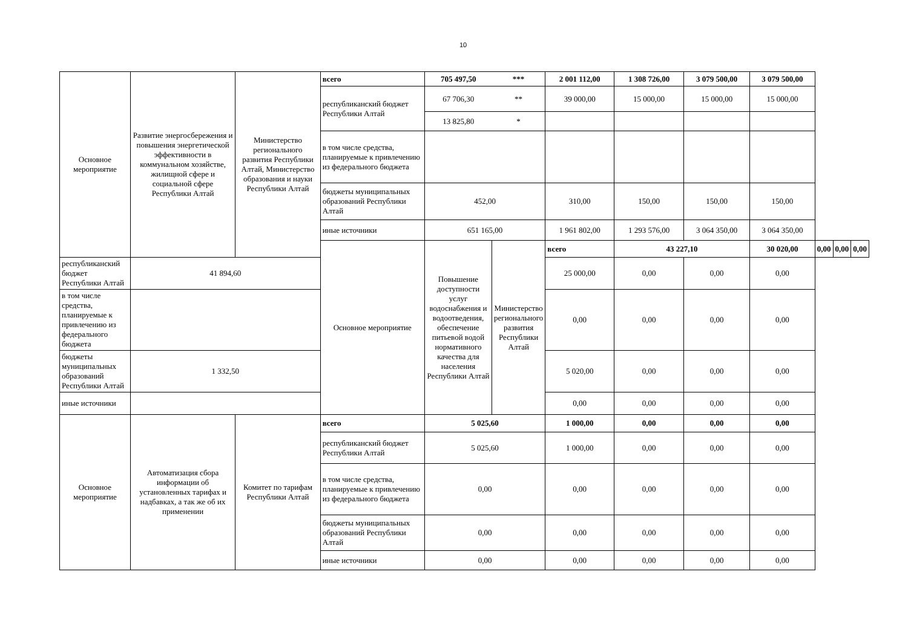10
| Основное мероприятие | Развитие энергосбережения и повышения энергетической эффективности в коммунальном хозяйстве, жилищной сфере и социальной сфере Республики Алтай | Министерство регионального развития Республики Алтай, Министерство образования и науки Республики Алтай | всего | 705 497,50 | *** | 2 001 112,00 | 1 308 726,00 | 3 079 500,00 | 3 079 500,00 | | | |
| | | | республиканский бюджет Республики Алтай | 67 706,30 | ** | 39 000,00 | 15 000,00 | 15 000,00 | 15 000,00 | | | |
| | | | | 13 825,80 | * | | | | | | | |
| | | | в том числе средства, планируемые к привлечению из федерального бюджета | | | | | | | | | |
| | | | бюджеты муниципальных образований Республики Алтай | 452,00 | | 310,00 | 150,00 | 150,00 | 150,00 | | | |
| | | | иные источники | 651 165,00 | | 1 961 802,00 | 1 293 576,00 | 3 064 350,00 | 3 064 350,00 | | | |
| | | | Основное мероприятие | Повышение доступности услуг водоснабжения и водоотведения, обеспечение питьевой водой нормативного качества для населения Республики Алтай | Министерство регионального развития Республики Алтай | всего | 43 227,10 | | 30 020,00 | 0,00 | 0,00 | 0,00 |
| республиканский бюджет Республики Алтай | 41 894,60 | | | | | 25 000,00 | 0,00 | 0,00 | 0,00 | | | |
| в том числе средства, планируемые к привлечению из федерального бюджета | | | | | | 0,00 | 0,00 | 0,00 | 0,00 | | | |
| бюджеты муниципальных образований Республики Алтай | 1 332,50 | | | | | 5 020,00 | 0,00 | 0,00 | 0,00 | | | |
| иные источники | | | | | | 0,00 | 0,00 | 0,00 | 0,00 | | | |
| Основное мероприятие | Автоматизация сбора информации об установленных тарифах и надбавках, а так же об их применении | Комитет по тарифам Республики Алтай | всего | 5 025,60 | | 1 000,00 | 0,00 | 0,00 | 0,00 | | | |
| | | | республиканский бюджет Республики Алтай | 5 025,60 | | 1 000,00 | 0,00 | 0,00 | 0,00 | | | |
| | | | в том числе средства, планируемые к привлечению из федерального бюджета | 0,00 | | 0,00 | 0,00 | 0,00 | 0,00 | | | |
| | | | бюджеты муниципальных образований Республики Алтай | 0,00 | | 0,00 | 0,00 | 0,00 | 0,00 | | | |
| | | | иные источники | 0,00 | | 0,00 | 0,00 | 0,00 | 0,00 | | | |